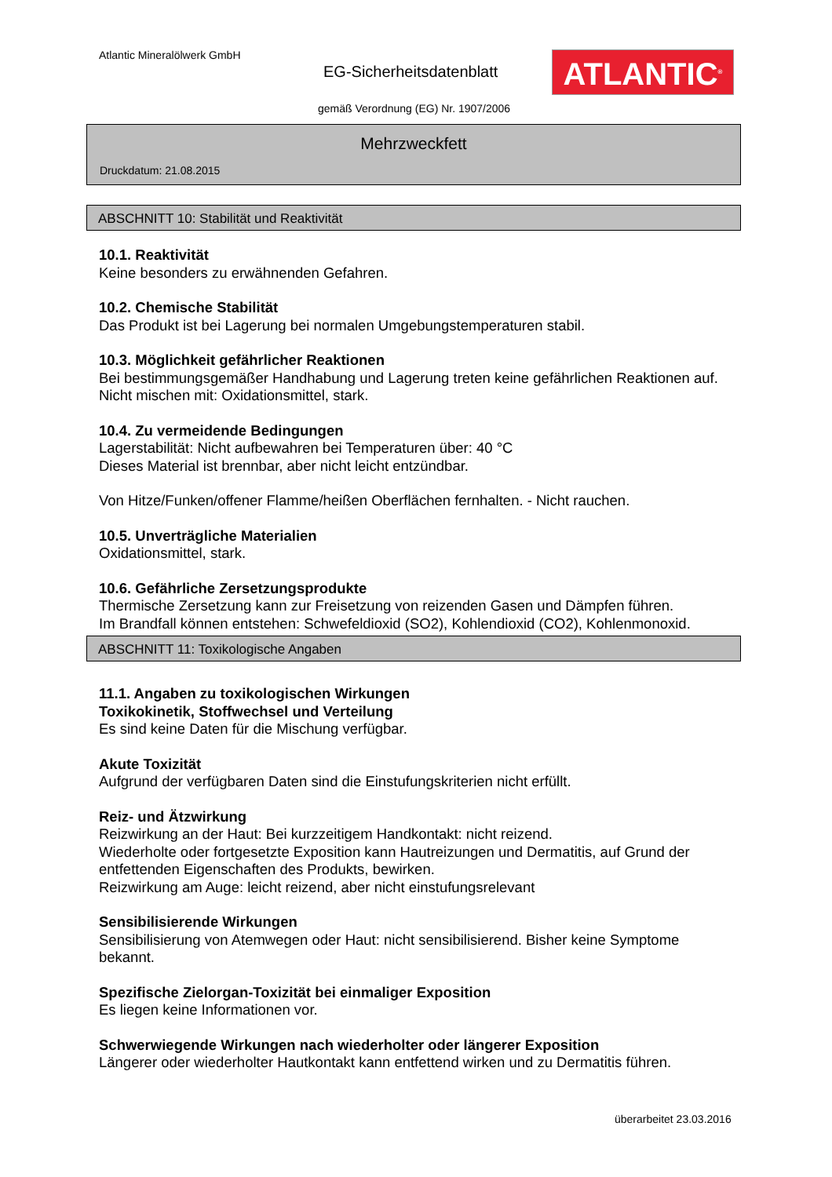Atlantic Mineralölwerk GmbH
EG-Sicherheitsdatenblatt ATLANTIC<sup>®</sup>
gemäß Verordnung (EG) Nr. 1907/2006
Mehrzweckfett
Druckdatum: 21.08.2015
ABSCHNITT 10: Stabilität und Reaktivität
10.1. Reaktivität
Keine besonders zu erwähnenden Gefahren.
10.2. Chemische Stabilität
Das Produkt ist bei Lagerung bei normalen Umgebungstemperaturen stabil.
10.3. Möglichkeit gefährlicher Reaktionen
Bei bestimmungsgemäßer Handhabung und Lagerung treten keine gefährlichen Reaktionen auf. Nicht mischen mit: Oxidationsmittel, stark.
10.4. Zu vermeidende Bedingungen
Lagerstabilität: Nicht aufbewahren bei Temperaturen über: 40 °C
Dieses Material ist brennbar, aber nicht leicht entzündbar.
Von Hitze/Funken/offener Flamme/heißen Oberflächen fernhalten. - Nicht rauchen.
10.5. Unverträgliche Materialien
Oxidationsmittel, stark.
10.6. Gefährliche Zersetzungsprodukte
Thermische Zersetzung kann zur Freisetzung von reizenden Gasen und Dämpfen führen.
Im Brandfall können entstehen: Schwefeldioxid (SO2), Kohlendioxid (CO2), Kohlenmonoxid.
ABSCHNITT 11: Toxikologische Angaben
11.1. Angaben zu toxikologischen Wirkungen
Toxikokinetik, Stoffwechsel und Verteilung
Es sind keine Daten für die Mischung verfügbar.
Akute Toxizität
Aufgrund der verfügbaren Daten sind die Einstufungskriterien nicht erfüllt.
Reiz- und Ätzwirkung
Reizwirkung an der Haut: Bei kurzzeitigem Handkontakt: nicht reizend.
Wiederholte oder fortgesetzte Exposition kann Hautreizungen und Dermatitis, auf Grund der entfettenden Eigenschaften des Produkts, bewirken.
Reizwirkung am Auge: leicht reizend, aber nicht einstufungsrelevant
Sensibilisierende Wirkungen
Sensibilisierung von Atemwegen oder Haut: nicht sensibilisierend. Bisher keine Symptome bekannt.
Spezifische Zielorgan-Toxizität bei einmaliger Exposition
Es liegen keine Informationen vor.
Schwerwiegende Wirkungen nach wiederholter oder längerer Exposition
Längerer oder wiederholter Hautkontakt kann entfettend wirken und zu Dermatitis führen.
überarbeitet 23.03.2016